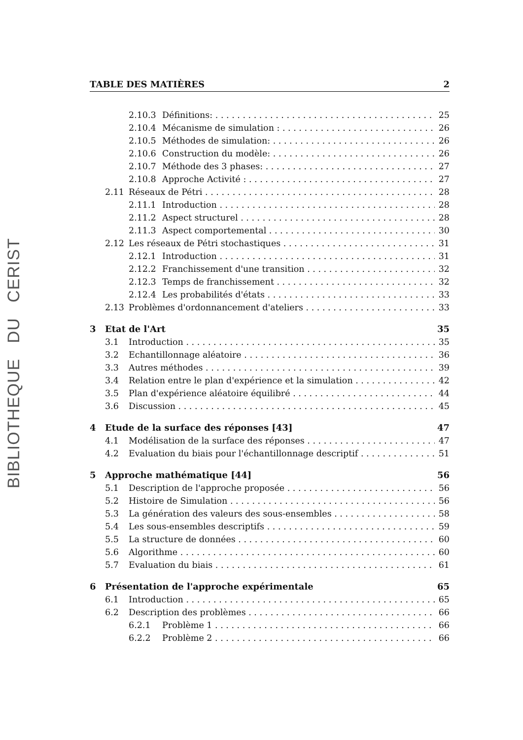BIBLIOTHEQUE DU CERIST
TABLE DES MATIÈRES 2
2.10.3 Définitions: 25
2.10.4 Mécanisme de simulation : 26
2.10.5 Méthodes de simulation: 26
2.10.6 Construction du modèle: 26
2.10.7 Méthode des 3 phases: 27
2.10.8 Approche Activité : 27
2.11 Réseaux de Pétri 28
2.11.1 Introduction 28
2.11.2 Aspect structurel 28
2.11.3 Aspect comportemental 30
2.12 Les réseaux de Pétri stochastiques 31
2.12.1 Introduction 31
2.12.2 Franchissement d'une transition 32
2.12.3 Temps de franchissement 32
2.12.4 Les probabilités d'états 33
2.13 Problèmes d'ordonnancement d'ateliers 33
3 Etat de l'Art 35
3.1 Introduction 35
3.2 Echantillonnage aléatoire 36
3.3 Autres méthodes 39
3.4 Relation entre le plan d'expérience et la simulation 42
3.5 Plan d'expérience aléatoire équilibré 44
3.6 Discussion 45
4 Etude de la surface des réponses [43] 47
4.1 Modélisation de la surface des réponses 47
4.2 Evaluation du biais pour l'échantillonnage descriptif 51
5 Approche mathématique [44] 56
5.1 Description de l'approche proposée 56
5.2 Histoire de Simulation 56
5.3 La génération des valeurs des sous-ensembles 58
5.4 Les sous-ensembles descriptifs 59
5.5 La structure de données 60
5.6 Algorithme 60
5.7 Evaluation du biais 61
6 Présentation de l'approche expérimentale 65
6.1 Introduction 65
6.2 Description des problèmes 66
6.2.1 Problème 1 66
6.2.2 Problème 2 66